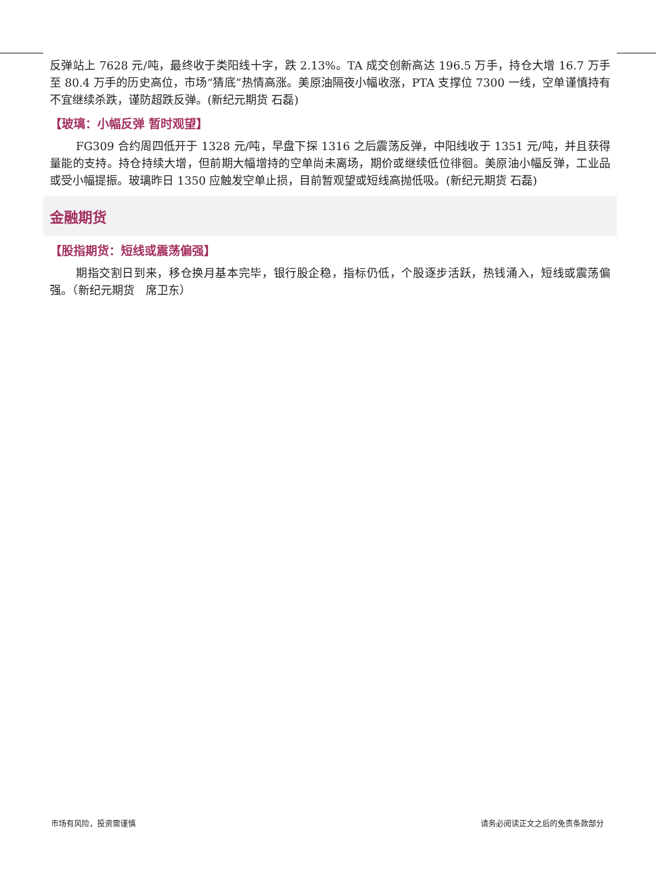反弹站上 7628 元/吨，最终收于类阳线十字，跌 2.13%。TA 成交创新高达 196.5 万手，持仓大增 16.7 万手至 80.4 万手的历史高位，市场“猜底”热情高涨。美原油隔夜小幅收涨，PTA 支撑位 7300 一线，空单谨慎持有不宜继续杀跌，谨防超跌反弹。(新纪元期货 石磊)
【玻璃：小幅反弹 暂时观望】
FG309 合约周四低开于 1328 元/吨，早盘下探 1316 之后震荡反弹，中阳线收于 1351 元/吨，并且获得量能的支持。持仓持续大增，但前期大幅增持的空单尚未离场，期价或继续低位徘徊。美原油小幅反弹，工业品或受小幅提振。玻璃昨日 1350 应触发空单止损，目前暂观望或短线高抛低吸。(新纪元期货 石磊)
金融期货
【股指期货：短线或震荡偏强】
期指交割日到来，移仓换月基本完毕，银行股企稳，指标仍低，个股逐步活跃，热钱涌入，短线或震荡偏强。（新纪元期货　席卫东）
市场有风险，投资需谨慎 请务必阅读正文之后的免责条款部分